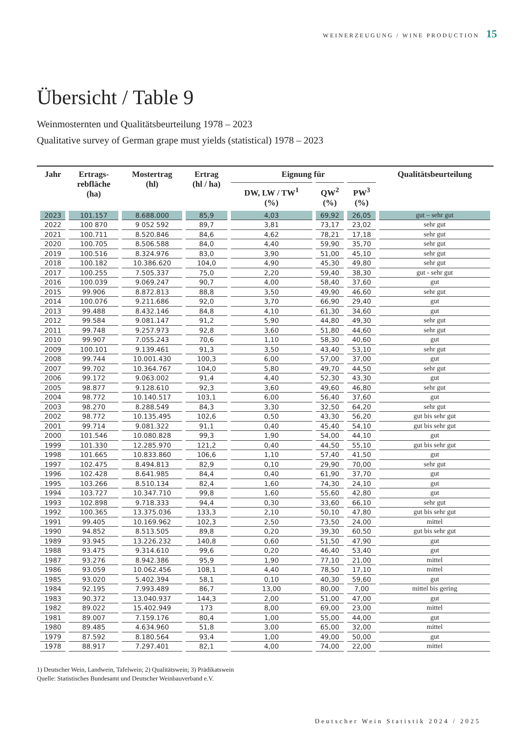WEINERZEUGUNG / WINE PRODUCTION 15
Übersicht / Table 9
Weinmosternten und Qualitätsbeurteilung 1978 – 2023
Qualitative survey of German grape must yields (statistical) 1978 – 2023
| Jahr | Ertrags- rebfläche (ha) | Mostertrag (hl) | Ertrag (hl / ha) | Eignung für | | | Qualitätsbeurteilung |
| --- | --- | --- | --- | --- | --- | --- | --- |
| | | | | DW, LW / TW<sup>1</sup> (%) | QW<sup>2</sup> (%) | PW<sup>3</sup> (%) | |
| 2023 | 101.157 | 8.688.000 | 85,9 | 4,03 | 69,92 | 26,05 | gut – sehr gut |
| 2022 | 100 870 | 9 052 592 | 89,7 | 3,81 | 73,17 | 23,02 | sehr gut |
| 2021 | 100.711 | 8.520.846 | 84,6 | 4,62 | 78,21 | 17,18 | sehr gut |
| 2020 | 100.705 | 8.506.588 | 84,0 | 4,40 | 59,90 | 35,70 | sehr gut |
| 2019 | 100.516 | 8.324.976 | 83,0 | 3,90 | 51,00 | 45,10 | sehr gut |
| 2018 | 100.182 | 10.386.620 | 104,0 | 4,90 | 45,30 | 49,80 | sehr gut |
| 2017 | 100.255 | 7.505.337 | 75,0 | 2,20 | 59,40 | 38,30 | gut - sehr gut |
| 2016 | 100.039 | 9.069.247 | 90,7 | 4,00 | 58,40 | 37,60 | gut |
| 2015 | 99.906 | 8.872.813 | 88,8 | 3,50 | 49,90 | 46,60 | sehr gut |
| 2014 | 100.076 | 9.211.686 | 92,0 | 3,70 | 66,90 | 29,40 | gut |
| 2013 | 99.488 | 8.432.146 | 84,8 | 4,10 | 61,30 | 34,60 | gut |
| 2012 | 99.584 | 9.081.147 | 91,2 | 5,90 | 44,80 | 49,30 | sehr gut |
| 2011 | 99.748 | 9.257.973 | 92,8 | 3,60 | 51,80 | 44,60 | sehr gut |
| 2010 | 99.907 | 7.055.243 | 70,6 | 1,10 | 58,30 | 40,60 | gut |
| 2009 | 100.101 | 9.139.461 | 91,3 | 3,50 | 43,40 | 53,10 | sehr gut |
| 2008 | 99.744 | 10.001.430 | 100,3 | 6,00 | 57,00 | 37,00 | gut |
| 2007 | 99.702 | 10.364.767 | 104,0 | 5,80 | 49,70 | 44,50 | sehr gut |
| 2006 | 99.172 | 9.063.002 | 91,4 | 4,40 | 52,30 | 43,30 | gut |
| 2005 | 98.877 | 9.128.610 | 92,3 | 3,60 | 49,60 | 46,80 | sehr gut |
| 2004 | 98.772 | 10.140.517 | 103,1 | 6,00 | 56,40 | 37,60 | gut |
| 2003 | 98.270 | 8.288.549 | 84,3 | 3,30 | 32,50 | 64,20 | sehr gut |
| 2002 | 98.772 | 10.135.495 | 102,6 | 0,50 | 43,30 | 56,20 | gut bis sehr gut |
| 2001 | 99.714 | 9.081.322 | 91,1 | 0,40 | 45,40 | 54,10 | gut bis sehr gut |
| 2000 | 101.546 | 10.080.828 | 99,3 | 1,90 | 54,00 | 44,10 | gut |
| 1999 | 101.330 | 12.285.970 | 121,2 | 0,40 | 44,50 | 55,10 | gut bis sehr gut |
| 1998 | 101.665 | 10.833.860 | 106,6 | 1,10 | 57,40 | 41,50 | gut |
| 1997 | 102.475 | 8.494.813 | 82,9 | 0,10 | 29,90 | 70,00 | sehr gut |
| 1996 | 102.428 | 8.641.985 | 84,4 | 0,40 | 61,90 | 37,70 | gut |
| 1995 | 103.266 | 8.510.134 | 82,4 | 1,60 | 74,30 | 24,10 | gut |
| 1994 | 103.727 | 10.347.710 | 99,8 | 1,60 | 55,60 | 42,80 | gut |
| 1993 | 102.898 | 9.718.333 | 94,4 | 0,30 | 33,60 | 66,10 | sehr gut |
| 1992 | 100.365 | 13.375.036 | 133,3 | 2,10 | 50,10 | 47,80 | gut bis sehr gut |
| 1991 | 99.405 | 10.169.962 | 102,3 | 2,50 | 73,50 | 24,00 | mittel |
| 1990 | 94.852 | 8.513.505 | 89,8 | 0,20 | 39,30 | 60,50 | gut bis sehr gut |
| 1989 | 93.945 | 13.226.232 | 140,8 | 0,60 | 51,50 | 47,90 | gut |
| 1988 | 93.475 | 9.314.610 | 99,6 | 0,20 | 46,40 | 53,40 | gut |
| 1987 | 93.276 | 8.942.386 | 95,9 | 1,90 | 77,10 | 21,00 | mittel |
| 1986 | 93.059 | 10.062.456 | 108,1 | 4,40 | 78,50 | 17,10 | mittel |
| 1985 | 93.020 | 5.402.394 | 58,1 | 0,10 | 40,30 | 59,60 | gut |
| 1984 | 92.195 | 7.993.489 | 86,7 | 13,00 | 80,00 | 7,00 | mittel bis gering |
| 1983 | 90.372 | 13.040.937 | 144,3 | 2,00 | 51,00 | 47,00 | gut |
| 1982 | 89.022 | 15.402.949 | 173 | 8,00 | 69,00 | 23,00 | mittel |
| 1981 | 89.007 | 7.159.176 | 80,4 | 1,00 | 55,00 | 44,00 | gut |
| 1980 | 89.485 | 4.634.960 | 51,8 | 3,00 | 65,00 | 32,00 | mittel |
| 1979 | 87.592 | 8.180.564 | 93,4 | 1,00 | 49,00 | 50,00 | gut |
| 1978 | 88.917 | 7.297.401 | 82,1 | 4,00 | 74,00 | 22,00 | mittel |
1) Deutscher Wein, Landwein, Tafelwein; 2) Qualitätswein; 3) Prädikatswein
Quelle: Statistisches Bundesamt und Deutscher Weinbauverband e.V.
Deutscher Wein Statistik 2024 / 2025